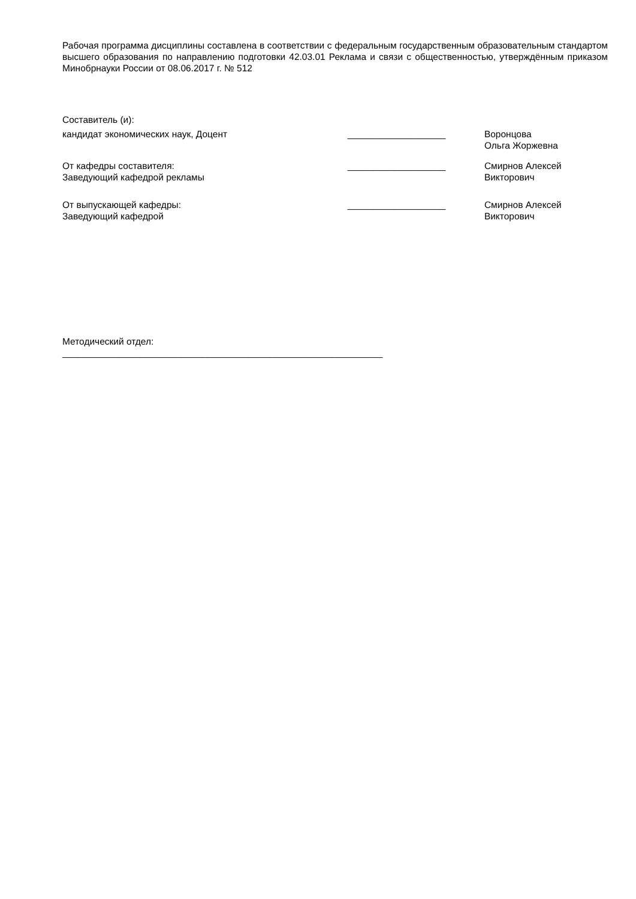Рабочая программа дисциплины составлена в соответствии с федеральным государственным образовательным стандартом высшего образования по направлению подготовки 42.03.01 Реклама и связи с общественностью, утверждённым приказом Минобрнауки России от 08.06.2017 г. № 512
Составитель (и):
кандидат экономических наук, Доцент ___________________ Воронцова Ольга Жоржевна
От кафедры составителя:
Заведующий кафедрой рекламы
___________________ Смирнов Алексей Викторович
От выпускающей кафедры:
Заведующий кафедрой
___________________ Смирнов Алексей Викторович
Методический отдел:
______________________________________________________________